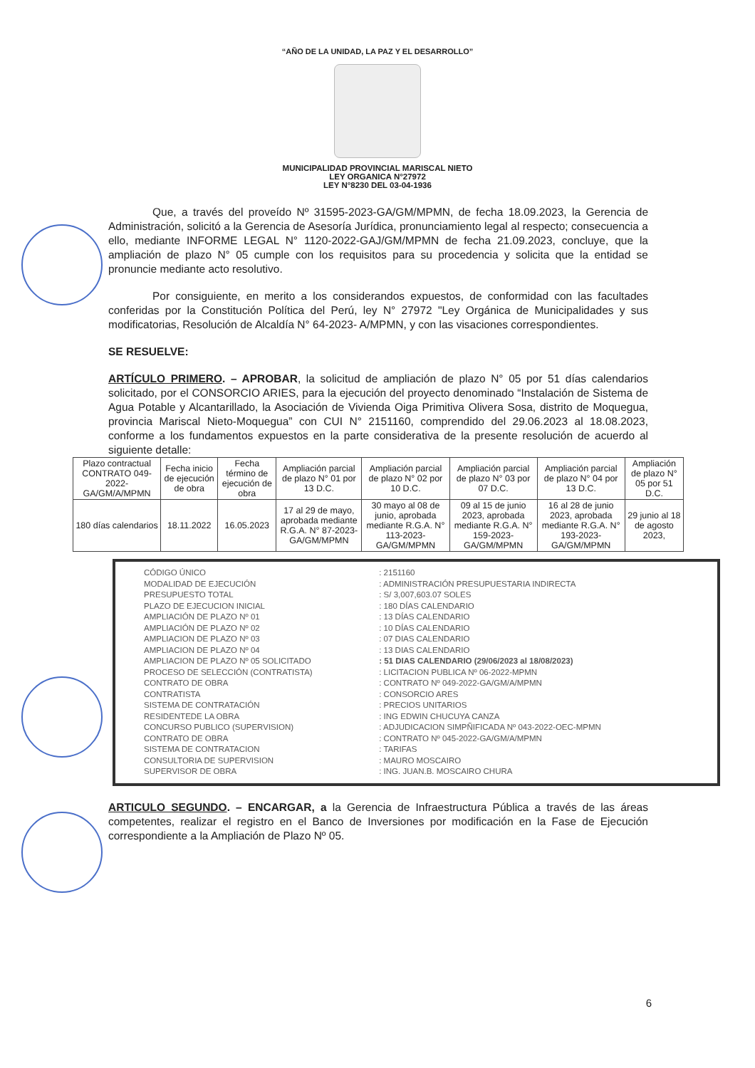“AÑO DE LA UNIDAD, LA PAZ Y EL DESARROLLO”
MUNICIPALIDAD PROVINCIAL MARISCAL NIETO
LEY ORGANICA N°27972
LEY N°8230 DEL 03-04-1936
Que, a través del proveído Nº 31595-2023-GA/GM/MPMN, de fecha 18.09.2023, la Gerencia de Administración, solicitó a la Gerencia de Asesoría Jurídica, pronunciamiento legal al respecto; consecuencia a ello, mediante INFORME LEGAL N° 1120-2022-GAJ/GM/MPMN de fecha 21.09.2023, concluye, que la ampliación de plazo N° 05 cumple con los requisitos para su procedencia y solicita que la entidad se pronuncie mediante acto resolutivo.
Por consiguiente, en merito a los considerandos expuestos, de conformidad con las facultades conferidas por la Constitución Política del Perú, ley N° 27972 "Ley Orgánica de Municipalidades y sus modificatorias, Resolución de Alcaldía N° 64-2023- A/MPMN, y con las visaciones correspondientes.
SE RESUELVE:
ARTÍCULO PRIMERO. – APROBAR, la solicitud de ampliación de plazo N° 05 por 51 días calendarios solicitado, por el CONSORCIO ARIES, para la ejecución del proyecto denominado “Instalación de Sistema de Agua Potable y Alcantarillado, la Asociación de Vivienda Oiga Primitiva Olivera Sosa, distrito de Moquegua, provincia Mariscal Nieto-Moquegua” con CUI N° 2151160, comprendido del 29.06.2023 al 18.08.2023, conforme a los fundamentos expuestos en la parte considerativa de la presente resolución de acuerdo al siguiente detalle:
| Plazo contractual CONTRATO 049-2022-GA/GM/A/MPMN | Fecha inicio de ejecución de obra | Fecha término de ejecución de obra | Ampliación parcial de plazo N° 01 por 13 D.C. | Ampliación parcial de plazo N° 02 por 10 D.C. | Ampliación parcial de plazo N° 03 por 07 D.C. | Ampliación parcial de plazo N° 04 por 13 D.C. | Ampliación de plazo N° 05 por 51 D.C. |
| 180 días calendarios | 18.11.2022 | 16.05.2023 | 17 al 29 de mayo, aprobada mediante R.G.A. N° 87-2023-GA/GM/MPMN | 30 mayo al 08 de junio, aprobada mediante R.G.A. N° 113-2023-GA/GM/MPMN | 09 al 15 de junio 2023, aprobada mediante R.G.A. N° 159-2023-GA/GM/MPMN | 16 al 28 de junio 2023, aprobada mediante R.G.A. N° 193-2023-GA/GM/MPMN | 29 junio al 18 de agosto 2023, |
| CÓDIGO ÚNICO | : 2151160 |
| MODALIDAD DE EJECUCIÓN | : ADMINISTRACIÓN PRESUPUESTARIA INDIRECTA |
| PRESUPUESTO TOTAL | : S/ 3,007,603.07 SOLES |
| PLAZO DE EJECUCION INICIAL | : 180 DÍAS CALENDARIO |
| AMPLIACIÓN DE PLAZO Nº 01 | : 13 DÍAS CALENDARIO |
| AMPLIACIÓN DE PLAZO Nº 02 | : 10 DÍAS CALENDARIO |
| AMPLIACION DE PLAZO Nº 03 | : 07 DIAS CALENDARIO |
| AMPLIACION DE PLAZO Nº 04 | : 13 DIAS CALENDARIO |
| AMPLIACION DE PLAZO Nº 05 SOLICITADO | : 51 DIAS CALENDARIO (29/06/2023 al 18/08/2023) |
| PROCESO DE SELECCIÓN (CONTRATISTA) | : LICITACION PUBLICA Nº 06-2022-MPMN |
| CONTRATO DE OBRA | : CONTRATO Nº 049-2022-GA/GM/A/MPMN |
| CONTRATISTA | : CONSORCIO ARES |
| SISTEMA DE CONTRATACIÓN | : PRECIOS UNITARIOS |
| RESIDENTEDE LA OBRA | : ING EDWIN CHUCUYA CANZA |
| CONCURSO PUBLICO (SUPERVISION) | : ADJUDICACION SIMPÑIFICADA Nº 043-2022-OEC-MPMN |
| CONTRATO DE OBRA | : CONTRATO Nº 045-2022-GA/GM/A/MPMN |
| SISTEMA DE CONTRATACION | : TARIFAS |
| CONSULTORIA DE SUPERVISION | : MAURO MOSCAIRO |
| SUPERVISOR DE OBRA | : ING. JUAN.B. MOSCAIRO CHURA |
ARTICULO SEGUNDO. – ENCARGAR, a la Gerencia de Infraestructura Pública a través de las áreas competentes, realizar el registro en el Banco de Inversiones por modificación en la Fase de Ejecución correspondiente a la Ampliación de Plazo Nº 05.
6